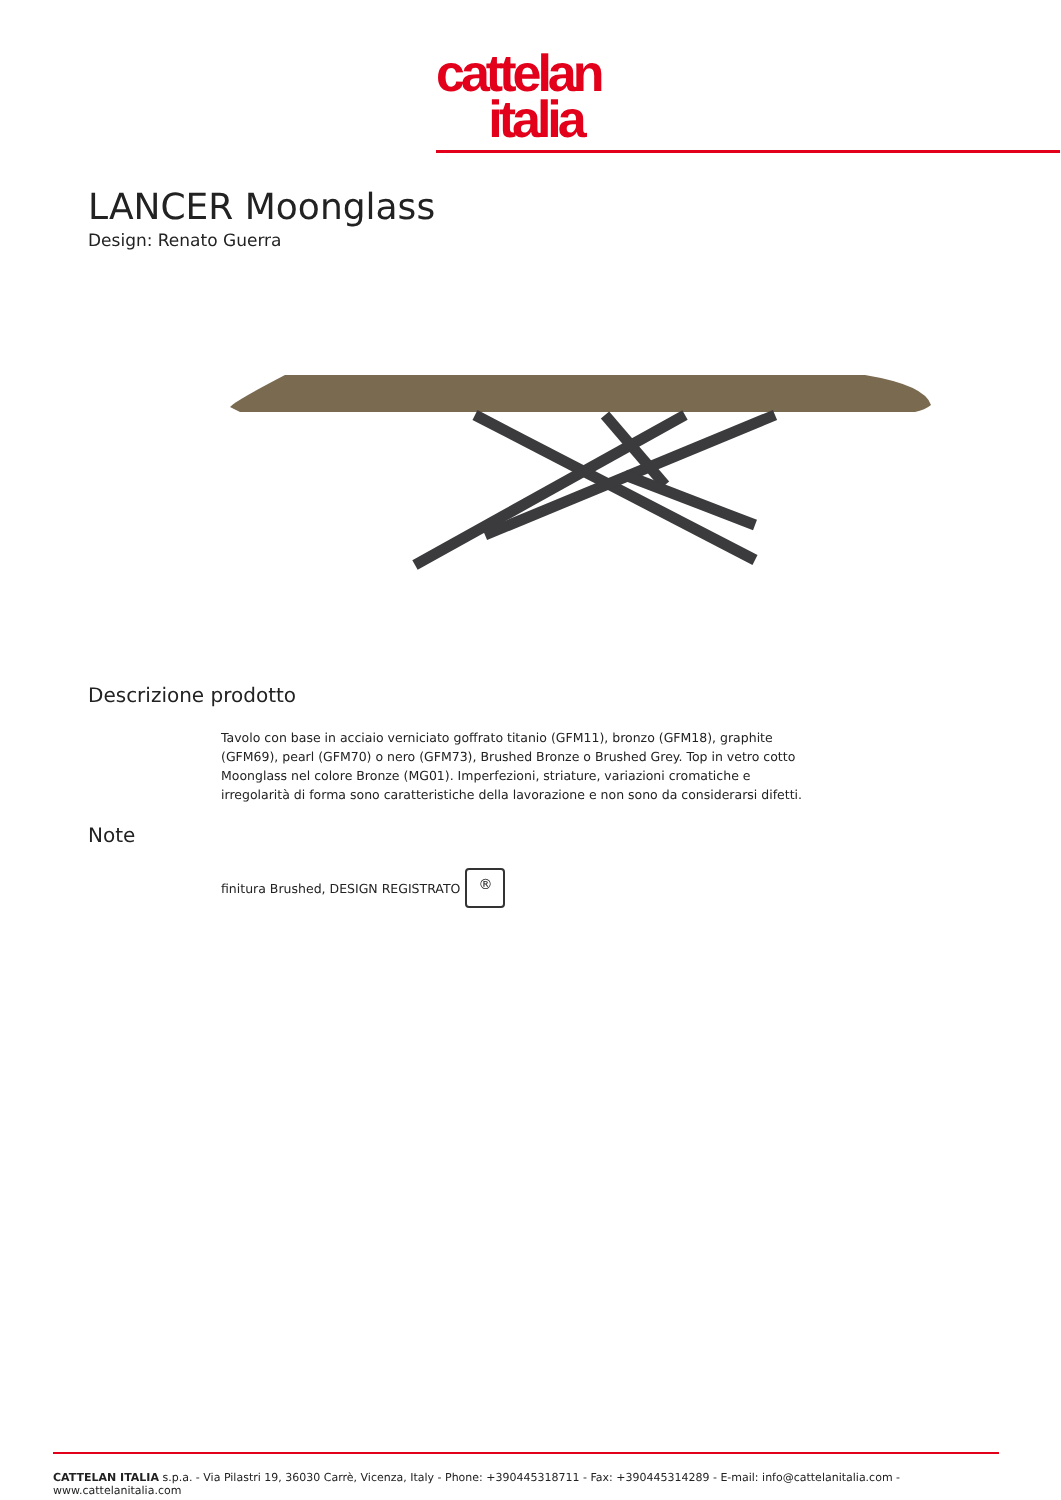cattelan
italia
LANCER Moonglass
Design: Renato Guerra
Descrizione prodotto
Tavolo con base in acciaio verniciato goffrato titanio (GFM11), bronzo (GFM18), graphite (GFM69), pearl (GFM70) o nero (GFM73), Brushed Bronze o Brushed Grey. Top in vetro cotto Moonglass nel colore Bronze (MG01). Imperfezioni, striature, variazioni cromatiche e irregolarità di forma sono caratteristiche della lavorazione e non sono da considerarsi difetti.
Note
finitura Brushed, DESIGN REGISTRATO ®
CATTELAN ITALIA s.p.a. - Via Pilastri 19, 36030 Carrè, Vicenza, Italy - Phone: +390445318711 - Fax: +390445314289 - E-mail: info@cattelanitalia.com - www.cattelanitalia.com